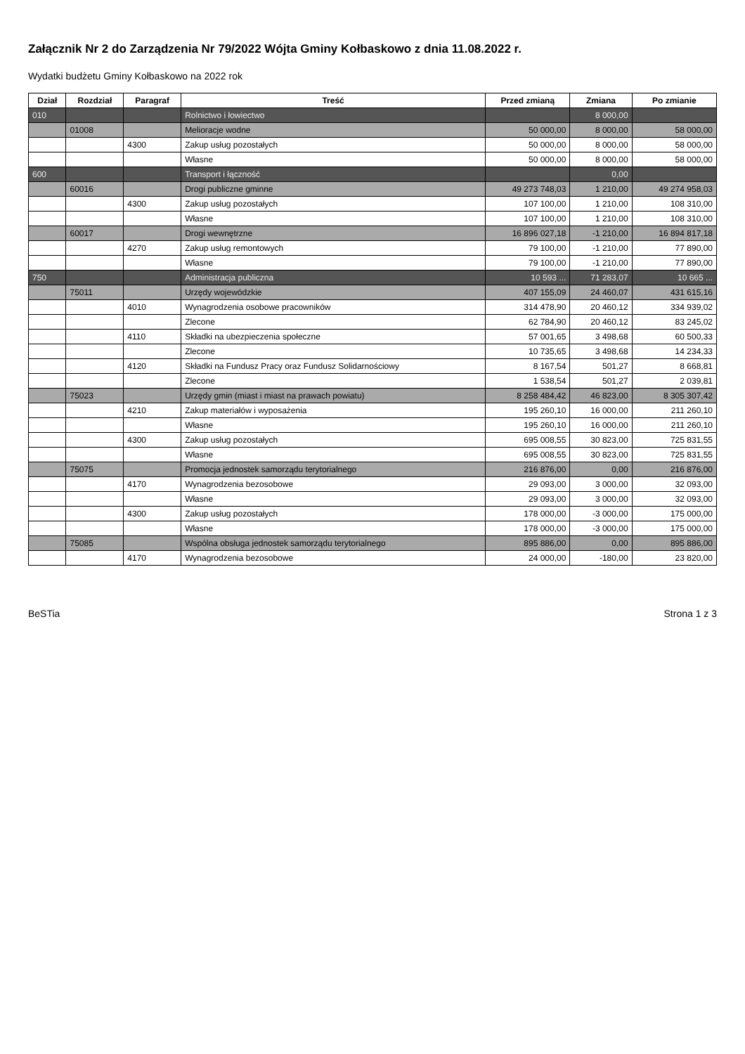Załącznik Nr 2 do Zarządzenia Nr 79/2022 Wójta Gminy Kołbaskowo z dnia 11.08.2022 r.
Wydatki budżetu Gminy Kołbaskowo na 2022 rok
| Dział | Rozdział | Paragraf | Treść | Przed zmianą | Zmiana | Po zmianie |
| --- | --- | --- | --- | --- | --- | --- |
| 010 | | | Rolnictwo i łowiectwo | | 8 000,00 | |
| | 01008 | | Melioracje wodne | 50 000,00 | 8 000,00 | 58 000,00 |
| | | 4300 | Zakup usług pozostałych | 50 000,00 | 8 000,00 | 58 000,00 |
| | | | Własne | 50 000,00 | 8 000,00 | 58 000,00 |
| 600 | | | Transport i łączność | | 0,00 | |
| | 60016 | | Drogi publiczne gminne | 49 273 748,03 | 1 210,00 | 49 274 958,03 |
| | | 4300 | Zakup usług pozostałych | 107 100,00 | 1 210,00 | 108 310,00 |
| | | | Własne | 107 100,00 | 1 210,00 | 108 310,00 |
| | 60017 | | Drogi wewnętrzne | 16 896 027,18 | -1 210,00 | 16 894 817,18 |
| | | 4270 | Zakup usług remontowych | 79 100,00 | -1 210,00 | 77 890,00 |
| | | | Własne | 79 100,00 | -1 210,00 | 77 890,00 |
| 750 | | | Administracja publiczna | 10 593 ... | 71 283,07 | 10 665 ... |
| | 75011 | | Urzędy wojewódzkie | 407 155,09 | 24 460,07 | 431 615,16 |
| | | 4010 | Wynagrodzenia osobowe pracowników | 314 478,90 | 20 460,12 | 334 939,02 |
| | | | Zlecone | 62 784,90 | 20 460,12 | 83 245,02 |
| | | 4110 | Składki na ubezpieczenia społeczne | 57 001,65 | 3 498,68 | 60 500,33 |
| | | | Zlecone | 10 735,65 | 3 498,68 | 14 234,33 |
| | | 4120 | Składki na Fundusz Pracy oraz Fundusz Solidarnościowy | 8 167,54 | 501,27 | 8 668,81 |
| | | | Zlecone | 1 538,54 | 501,27 | 2 039,81 |
| | 75023 | | Urzędy gmin (miast i miast na prawach powiatu) | 8 258 484,42 | 46 823,00 | 8 305 307,42 |
| | | 4210 | Zakup materiałów i wyposażenia | 195 260,10 | 16 000,00 | 211 260,10 |
| | | | Własne | 195 260,10 | 16 000,00 | 211 260,10 |
| | | 4300 | Zakup usług pozostałych | 695 008,55 | 30 823,00 | 725 831,55 |
| | | | Własne | 695 008,55 | 30 823,00 | 725 831,55 |
| | 75075 | | Promocja jednostek samorządu terytorialnego | 216 876,00 | 0,00 | 216 876,00 |
| | | 4170 | Wynagrodzenia bezosobowe | 29 093,00 | 3 000,00 | 32 093,00 |
| | | | Własne | 29 093,00 | 3 000,00 | 32 093,00 |
| | | 4300 | Zakup usług pozostałych | 178 000,00 | -3 000,00 | 175 000,00 |
| | | | Własne | 178 000,00 | -3 000,00 | 175 000,00 |
| | 75085 | | Wspólna obsługa jednostek samorządu terytorialnego | 895 886,00 | 0,00 | 895 886,00 |
| | | 4170 | Wynagrodzenia bezosobowe | 24 000,00 | -180,00 | 23 820,00 |
BeSTia Strona 1 z 3